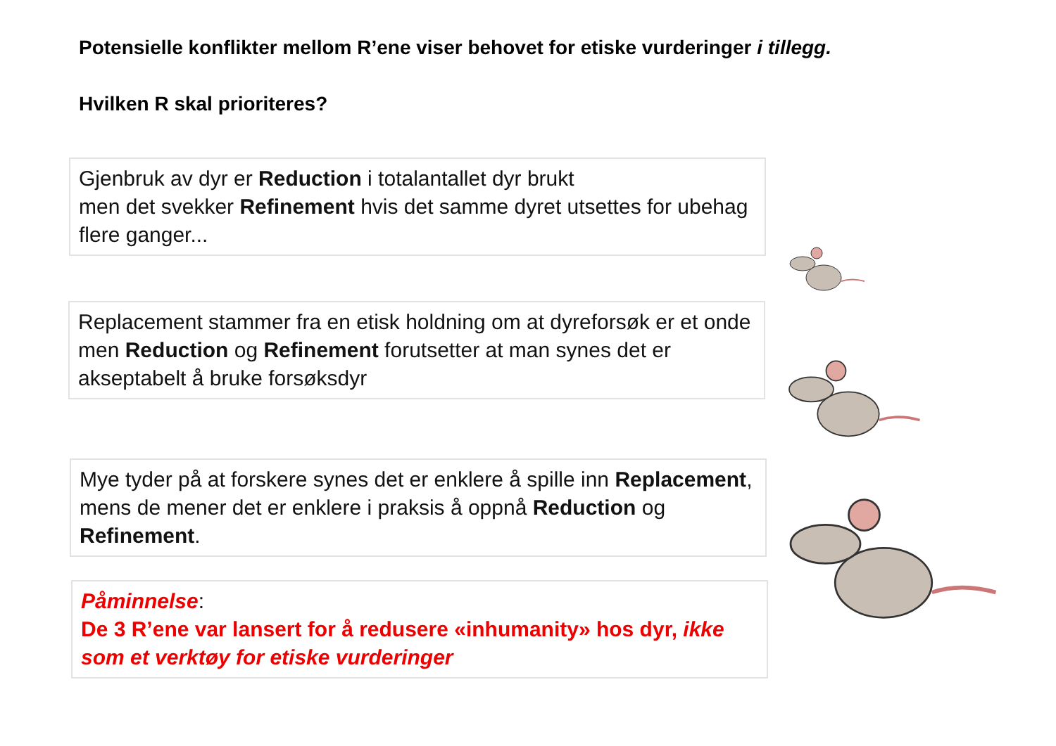Potensielle konflikter mellom R’ene viser behovet for etiske vurderinger i tillegg.
Hvilken R skal prioriteres?
Gjenbruk av dyr er Reduction i totalantallet dyr brukt
men det svekker Refinement hvis det samme dyret utsettes for ubehag flere ganger...
Replacement stammer fra en etisk holdning om at dyreforsøk er et onde
men Reduction og Refinement forutsetter at man synes det er akseptabelt å bruke forsøksdyr
Mye tyder på at forskere synes det er enklere å spille inn Replacement, mens de mener det er enklere i praksis å oppnå Reduction og Refinement.
Påminnelse:
De 3 R’ene var lansert for å redusere «inhumanity» hos dyr, ikke som et verktøy for etiske vurderinger